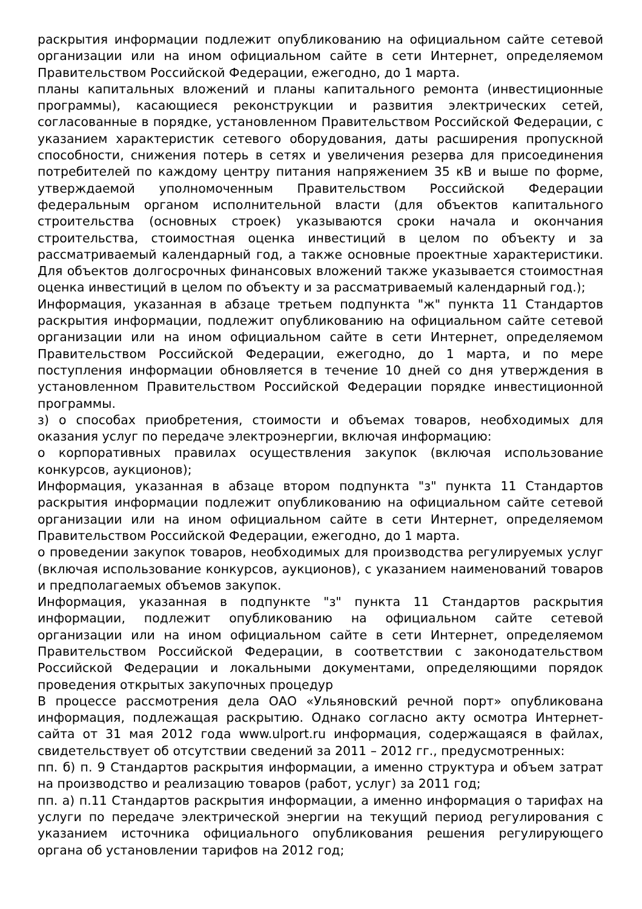раскрытия информации подлежит опубликованию на официальном сайте сетевой организации или на ином официальном сайте в сети Интернет, определяемом Правительством Российской Федерации, ежегодно, до 1 марта.
планы капитальных вложений и планы капитального ремонта (инвестиционные программы), касающиеся реконструкции и развития электрических сетей, согласованные в порядке, установленном Правительством Российской Федерации, с указанием характеристик сетевого оборудования, даты расширения пропускной способности, снижения потерь в сетях и увеличения резерва для присоединения потребителей по каждому центру питания напряжением 35 кВ и выше по форме, утверждаемой уполномоченным Правительством Российской Федерации федеральным органом исполнительной власти (для объектов капитального строительства (основных строек) указываются сроки начала и окончания строительства, стоимостная оценка инвестиций в целом по объекту и за рассматриваемый календарный год, а также основные проектные характеристики. Для объектов долгосрочных финансовых вложений также указывается стоимостная оценка инвестиций в целом по объекту и за рассматриваемый календарный год.);
Информация, указанная в абзаце третьем подпункта "ж" пункта 11 Стандартов раскрытия информации, подлежит опубликованию на официальном сайте сетевой организации или на ином официальном сайте в сети Интернет, определяемом Правительством Российской Федерации, ежегодно, до 1 марта, и по мере поступления информации обновляется в течение 10 дней со дня утверждения в установленном Правительством Российской Федерации порядке инвестиционной программы.
з) о способах приобретения, стоимости и объемах товаров, необходимых для оказания услуг по передаче электроэнергии, включая информацию:
о корпоративных правилах осуществления закупок (включая использование конкурсов, аукционов);
Информация, указанная в абзаце втором подпункта "з" пункта 11 Стандартов раскрытия информации подлежит опубликованию на официальном сайте сетевой организации или на ином официальном сайте в сети Интернет, определяемом Правительством Российской Федерации, ежегодно, до 1 марта.
о проведении закупок товаров, необходимых для производства регулируемых услуг (включая использование конкурсов, аукционов), с указанием наименований товаров и предполагаемых объемов закупок.
Информация, указанная в подпункте "з" пункта 11 Стандартов раскрытия информации, подлежит опубликованию на официальном сайте сетевой организации или на ином официальном сайте в сети Интернет, определяемом Правительством Российской Федерации, в соответствии с законодательством Российской Федерации и локальными документами, определяющими порядок проведения открытых закупочных процедур
В процессе рассмотрения дела ОАО «Ульяновский речной порт» опубликована информация, подлежащая раскрытию. Однако согласно акту осмотра Интернет-сайта от 31 мая 2012 года www.ulport.ru информация, содержащаяся в файлах, свидетельствует об отсутствии сведений за 2011 – 2012 гг., предусмотренных:
пп. б) п. 9 Стандартов раскрытия информации, а именно структура и объем затрат на производство и реализацию товаров (работ, услуг) за 2011 год;
пп. а) п.11 Стандартов раскрытия информации, а именно информация о тарифах на услуги по передаче электрической энергии на текущий период регулирования с указанием источника официального опубликования решения регулирующего органа об установлении тарифов на 2012 год;